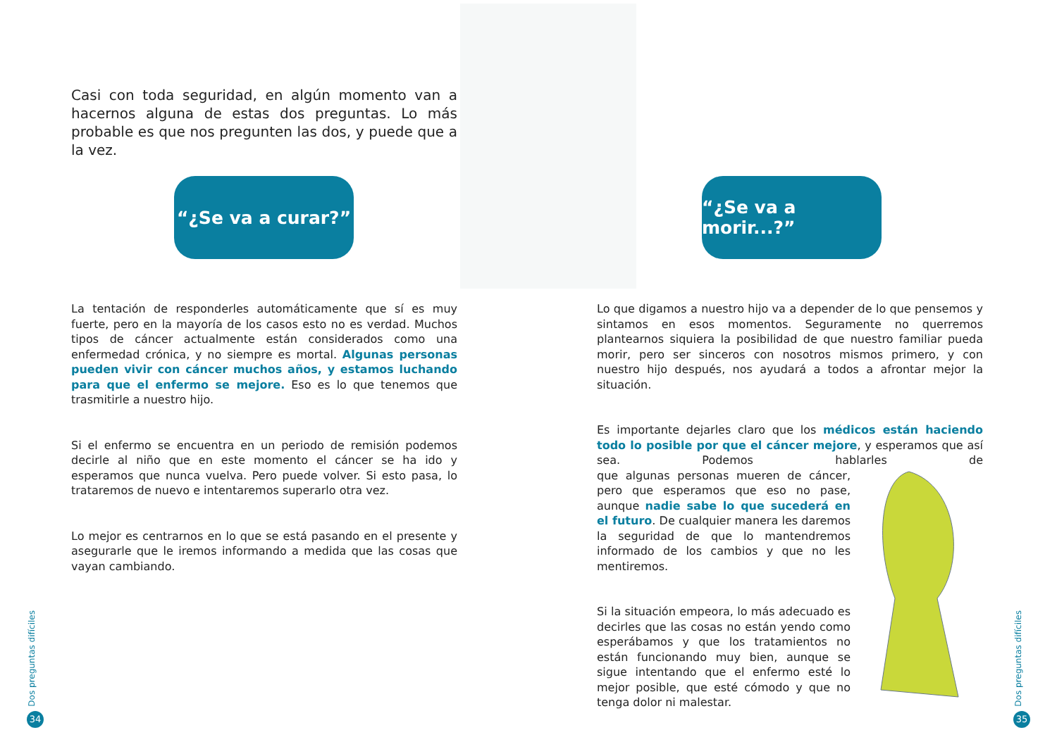Casi con toda seguridad, en algún momento van a hacernos alguna de estas dos preguntas. Lo más probable es que nos pregunten las dos, y puede que a la vez.
“¿Se va a curar?”
La tentación de responderles automáticamente que sí es muy fuerte, pero en la mayoría de los casos esto no es verdad. Muchos tipos de cáncer actualmente están considerados como una enfermedad crónica, y no siempre es mortal. Algunas personas pueden vivir con cáncer muchos años, y estamos luchando para que el enfermo se mejore. Eso es lo que tenemos que trasmitirle a nuestro hijo.
Si el enfermo se encuentra en un periodo de remisión podemos decirle al niño que en este momento el cáncer se ha ido y esperamos que nunca vuelva. Pero puede volver. Si esto pasa, lo trataremos de nuevo e intentaremos superarlo otra vez.
Lo mejor es centrarnos en lo que se está pasando en el presente y asegurarle que le iremos informando a medida que las cosas que vayan cambiando.
Dos preguntas difíciles
34
“¿Se va a morir...?”
Lo que digamos a nuestro hijo va a depender de lo que pensemos y sintamos en esos momentos. Seguramente no querremos plantearnos siquiera la posibilidad de que nuestro familiar pueda morir, pero ser sinceros con nosotros mismos primero, y con nuestro hijo después, nos ayudará a todos a afrontar mejor la situación.
Es importante dejarles claro que los médicos están haciendo todo lo posible por que el cáncer mejore, y esperamos que así sea. Podemos hablarles de que algunas personas mueren de cáncer, pero que esperamos que eso no pase, aunque nadie sabe lo que sucederá en el futuro. De cualquier manera les daremos la seguridad de que lo mantendremos informado de los cambios y que no les mentiremos.
Si la situación empeora, lo más adecuado es decirles que las cosas no están yendo como esperábamos y que los tratamientos no están funcionando muy bien, aunque se sigue intentando que el enfermo esté lo mejor posible, que esté cómodo y que no tenga dolor ni malestar.
Dos preguntas difíciles
35